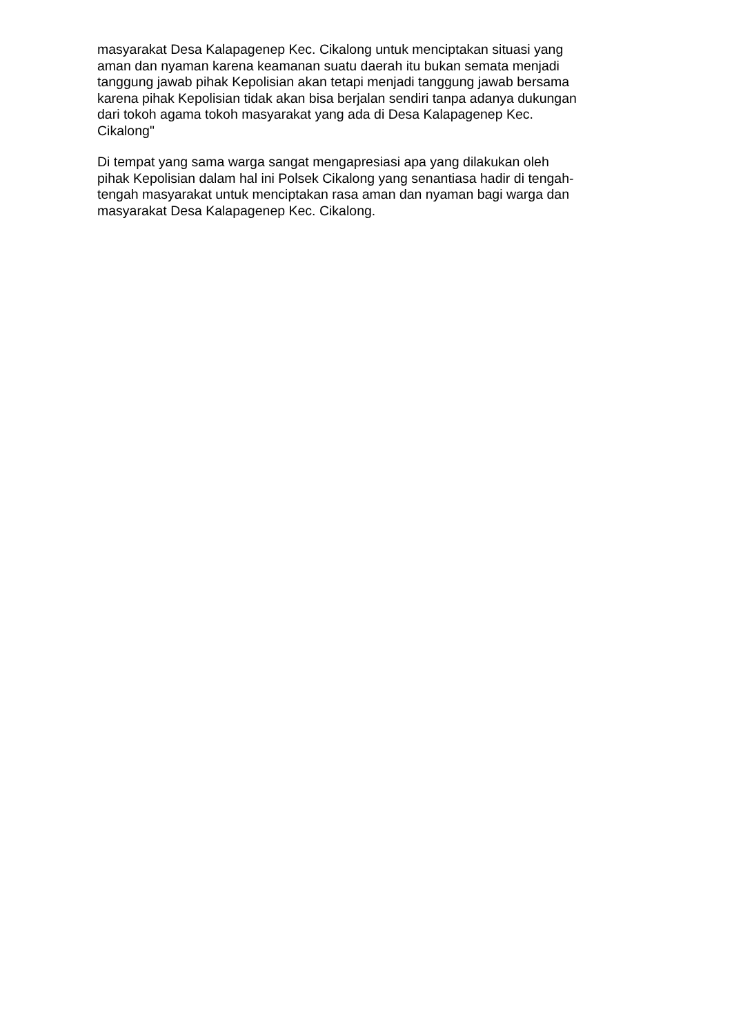masyarakat Desa Kalapagenep Kec. Cikalong untuk menciptakan situasi yang
aman dan nyaman karena keamanan suatu daerah itu bukan semata menjadi
tanggung jawab pihak Kepolisian akan tetapi menjadi tanggung jawab bersama
karena pihak Kepolisian tidak akan bisa berjalan sendiri tanpa adanya dukungan
dari tokoh agama tokoh masyarakat yang ada di Desa Kalapagenep Kec.
Cikalong"
Di tempat yang sama warga sangat mengapresiasi apa yang dilakukan oleh
pihak Kepolisian dalam hal ini Polsek Cikalong yang senantiasa hadir di tengah-
tengah masyarakat untuk menciptakan rasa aman dan nyaman bagi warga dan
masyarakat Desa Kalapagenep Kec. Cikalong.